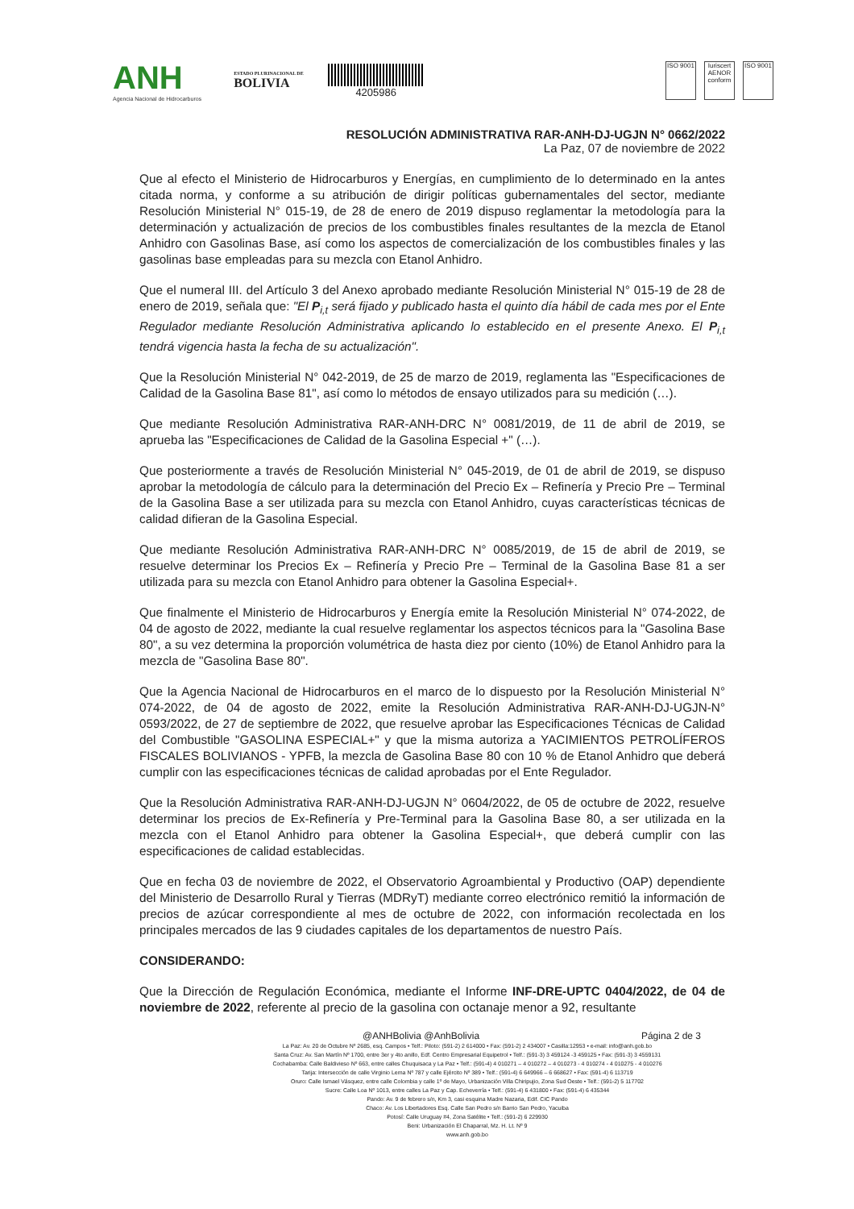ANH
Agencia Nacional de Hidrocarburos
ESTADO PLURINACIONAL DE
BOLIVIA
4205986
ISO 9001
Iuriscert AENOR conform
ISO 9001
RESOLUCIÓN ADMINISTRATIVA RAR-ANH-DJ-UGJN N° 0662/2022
La Paz, 07 de noviembre de 2022
Que al efecto el Ministerio de Hidrocarburos y Energías, en cumplimiento de lo determinado en la antes citada norma, y conforme a su atribución de dirigir políticas gubernamentales del sector, mediante Resolución Ministerial N° 015-19, de 28 de enero de 2019 dispuso reglamentar la metodología para la determinación y actualización de precios de los combustibles finales resultantes de la mezcla de Etanol Anhidro con Gasolinas Base, así como los aspectos de comercialización de los combustibles finales y las gasolinas base empleadas para su mezcla con Etanol Anhidro.
Que el numeral III. del Artículo 3 del Anexo aprobado mediante Resolución Ministerial N° 015-19 de 28 de enero de 2019, señala que: "El P<sub>i,t</sub> será fijado y publicado hasta el quinto día hábil de cada mes por el Ente Regulador mediante Resolución Administrativa aplicando lo establecido en el presente Anexo. El P<sub>i,t</sub> tendrá vigencia hasta la fecha de su actualización".
Que la Resolución Ministerial N° 042-2019, de 25 de marzo de 2019, reglamenta las "Especificaciones de Calidad de la Gasolina Base 81", así como lo métodos de ensayo utilizados para su medición (…).
Que mediante Resolución Administrativa RAR-ANH-DRC N° 0081/2019, de 11 de abril de 2019, se aprueba las "Especificaciones de Calidad de la Gasolina Especial +" (…).
Que posteriormente a través de Resolución Ministerial N° 045-2019, de 01 de abril de 2019, se dispuso aprobar la metodología de cálculo para la determinación del Precio Ex – Refinería y Precio Pre – Terminal de la Gasolina Base a ser utilizada para su mezcla con Etanol Anhidro, cuyas características técnicas de calidad difieran de la Gasolina Especial.
Que mediante Resolución Administrativa RAR-ANH-DRC N° 0085/2019, de 15 de abril de 2019, se resuelve determinar los Precios Ex – Refinería y Precio Pre – Terminal de la Gasolina Base 81 a ser utilizada para su mezcla con Etanol Anhidro para obtener la Gasolina Especial+.
Que finalmente el Ministerio de Hidrocarburos y Energía emite la Resolución Ministerial N° 074-2022, de 04 de agosto de 2022, mediante la cual resuelve reglamentar los aspectos técnicos para la "Gasolina Base 80", a su vez determina la proporción volumétrica de hasta diez por ciento (10%) de Etanol Anhidro para la mezcla de "Gasolina Base 80".
Que la Agencia Nacional de Hidrocarburos en el marco de lo dispuesto por la Resolución Ministerial N° 074-2022, de 04 de agosto de 2022, emite la Resolución Administrativa RAR-ANH-DJ-UGJN-N° 0593/2022, de 27 de septiembre de 2022, que resuelve aprobar las Especificaciones Técnicas de Calidad del Combustible "GASOLINA ESPECIAL+" y que la misma autoriza a YACIMIENTOS PETROLÍFEROS FISCALES BOLIVIANOS - YPFB, la mezcla de Gasolina Base 80 con 10 % de Etanol Anhidro que deberá cumplir con las especificaciones técnicas de calidad aprobadas por el Ente Regulador.
Que la Resolución Administrativa RAR-ANH-DJ-UGJN N° 0604/2022, de 05 de octubre de 2022, resuelve determinar los precios de Ex-Refinería y Pre-Terminal para la Gasolina Base 80, a ser utilizada en la mezcla con el Etanol Anhidro para obtener la Gasolina Especial+, que deberá cumplir con las especificaciones de calidad establecidas.
Que en fecha 03 de noviembre de 2022, el Observatorio Agroambiental y Productivo (OAP) dependiente del Ministerio de Desarrollo Rural y Tierras (MDRyT) mediante correo electrónico remitió la información de precios de azúcar correspondiente al mes de octubre de 2022, con información recolectada en los principales mercados de las 9 ciudades capitales de los departamentos de nuestro País.
CONSIDERANDO:
Que la Dirección de Regulación Económica, mediante el Informe INF-DRE-UPTC 0404/2022, de 04 de noviembre de 2022, referente al precio de la gasolina con octanaje menor a 92, resultante
@ANHBolivia @AnhBolivia Página 2 de 3
La Paz: Av. 20 de Octubre Nº 2685, esq. Campos • Telf.: Piloto: (591-2) 2 614000 • Fax: (591-2) 2 434007 • Casilla:12953 • e-mail: info@anh.gob.bo
Santa Cruz: Av. San Martín Nº 1700, entre 3er y 4to anillo, Edf. Centro Empresarial Equipetrol • Telf.: (591-3) 3 459124 -3 459125 • Fax: (591-3) 3 4559131
Cochabamba: Calle Baldivieso Nº 663, entre calles Chuquisaca y La Paz • Telf.: (591-4) 4 010271 – 4 010272 – 4 010273 - 4 010274 - 4 010275 - 4 010276
Tarija: Intersección de calle Virginio Lema Nº 787 y calle Ejército Nº 389 • Telf.: (591-4) 6 649966 – 6 668627 • Fax: (591-4) 6 113719
Oruro: Calle Ismael Vásquez, entre calle Colombia y calle 1º de Mayo, Urbanización Villa Chiripujio, Zona Sud Oeste • Telf.: (591-2) 5 117702
Sucre: Calle Loa Nº 1013, entre calles La Paz y Cap. Echeverría • Telf.: (591-4) 6 431800 • Fax: (591-4) 6 435344
Pando: Av. 9 de febrero s/n, Km 3, casi esquina Madre Nazaria, Edif. CIC Pando
Chaco: Av. Los Libertadores Esq. Calle San Pedro s/n Barrio San Pedro, Yacuiba
Potosí: Calle Uruguay #4, Zona Satélite • Telf.: (591-2) 6 229930
Beni: Urbanización El Chaparral, Mz. H. Lt. Nº 9
www.anh.gob.bo